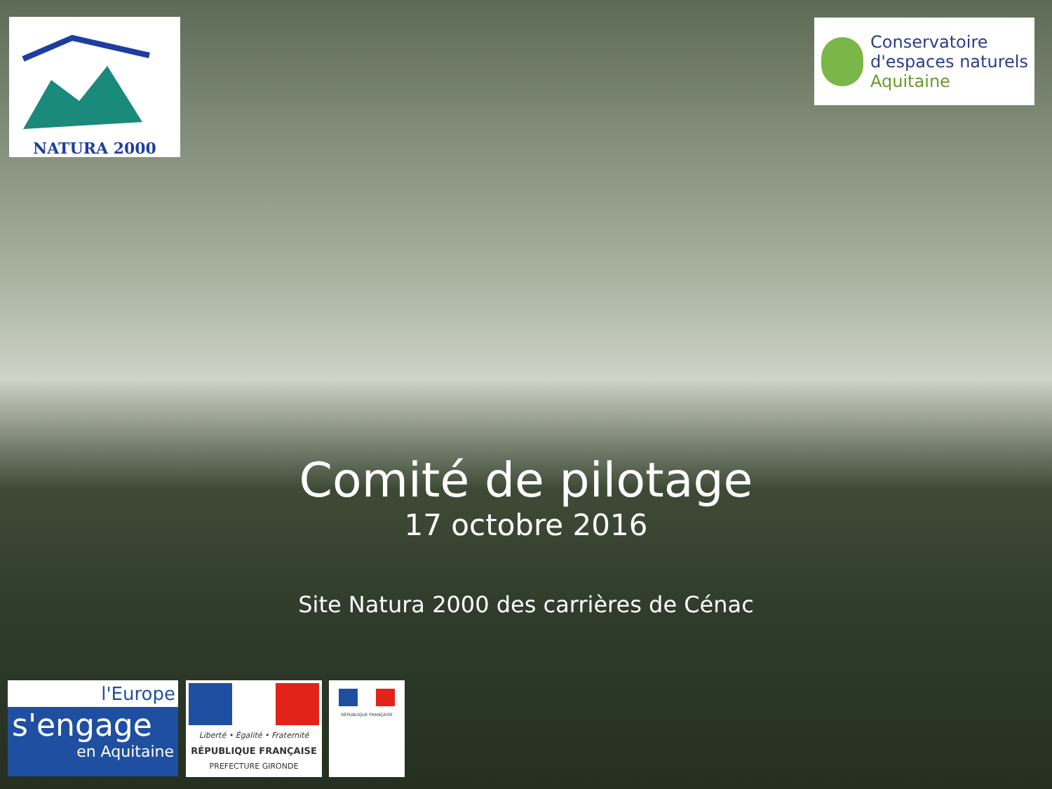NATURA 2000
Conservatoire
d'espaces naturels
Aquitaine
Comité de pilotage
17 octobre 2016
Site Natura 2000 des carrières de Cénac
l'Europe
s'engage
en Aquitaine
Liberté • Égalité • Fraternité
RÉPUBLIQUE FRANÇAISE
PREFECTURE GIRONDE
RÉPUBLIQUE FRANÇAISE